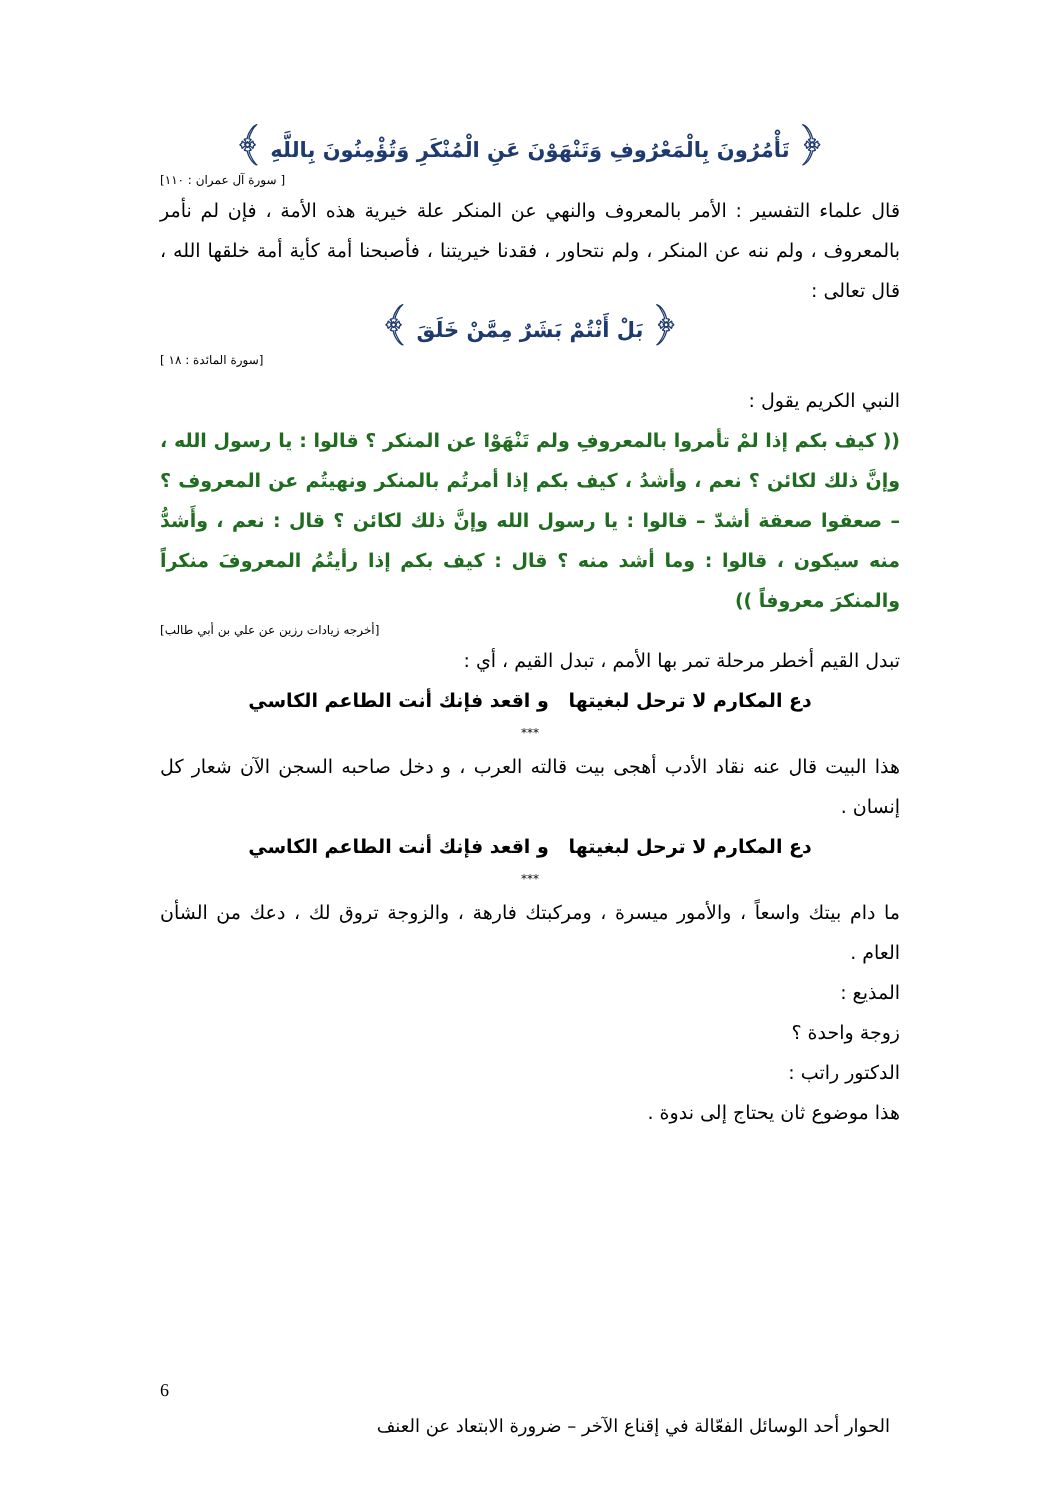﴿ تَأْمُرُونَ بِالْمَعْرُوفِ وَتَنْهَوْنَ عَنِ الْمُنْكَرِ وَتُؤْمِنُونَ بِاللَّهِ ﴾
[ سورة آل عمران : ١١٠]
قال علماء التفسير : الأمر بالمعروف والنهي عن المنكر علة خيرية هذه الأمة ، فإن لم نأمر بالمعروف ، ولم ننه عن المنكر ، ولم نتحاور ، فقدنا خيريتنا ، فأصبحنا أمة كأية أمة خلقها الله ، قال تعالى :
﴿ بَلْ أَنْتُمْ بَشَرٌ مِمَّنْ خَلَقَ ﴾
[سورة المائدة : ١٨ ]
النبي الكريم يقول :
(( كيف بكم إذا لمْ تأمروا بالمعروفِ ولم تَنْهَوْا عن المنكر ؟ قالوا : يا رسول الله ، وإنَّ ذلك لكائن ؟ نعم ، وأشدُ ، كيف بكم إذا أمرتُم بالمنكر ونهيتُم عن المعروف ؟ – صعقوا صعقة أشدّ – قالوا : يا رسول الله وإنَّ ذلك لكائن ؟ قال : نعم ، وأَشدُّ منه سيكون ، قالوا : وما أشد منه ؟ قال : كيف بكم إذا رأيتُمُ المعروفَ منكراً والمنكرَ معروفاً ))
[أخرجه زيادات رزين عن علي بن أبي طالب]
تبدل القيم أخطر مرحلة تمر بها الأمم ، تبدل القيم ، أي :
دع المكارم لا ترحل لبغيتها و اقعد فإنك أنت الطاعم الكاسي
***
هذا البيت قال عنه نقاد الأدب أهجى بيت قالته العرب ، و دخل صاحبه السجن الآن شعار كل إنسان .
دع المكارم لا ترحل لبغيتها و اقعد فإنك أنت الطاعم الكاسي
***
ما دام بيتك واسعاً ، والأمور ميسرة ، ومركبتك فارهة ، والزوجة تروق لك ، دعك من الشأن العام .
المذيع :
زوجة واحدة ؟
الدكتور راتب :
هذا موضوع ثان يحتاج إلى ندوة .
6
الحوار أحد الوسائل الفعّالة في إقناع الآخر – ضرورة الابتعاد عن العنف